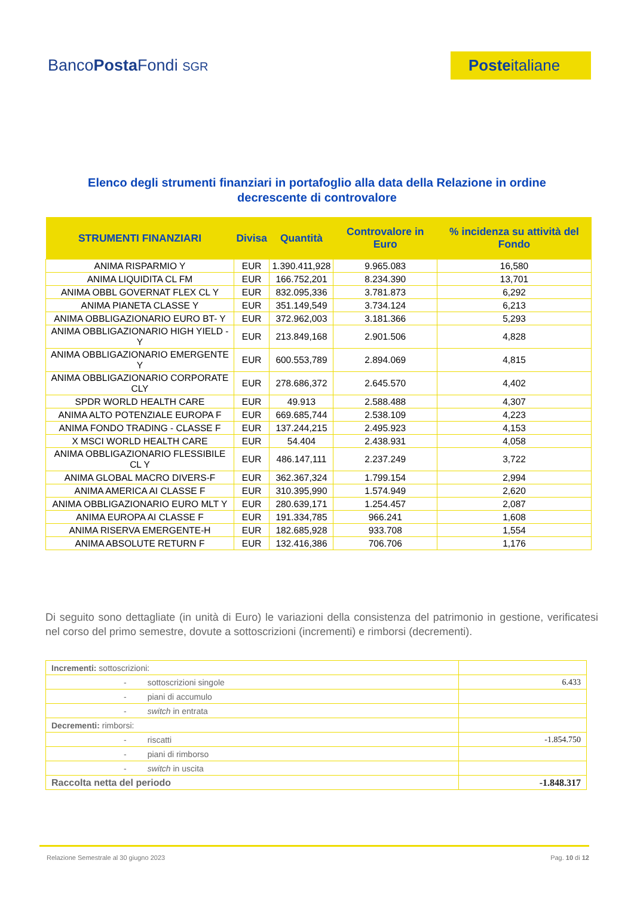BancoPosta Fondi SGR
Posteitaliane
Elenco degli strumenti finanziari in portafoglio alla data della Relazione in ordine decrescente di controvalore
| STRUMENTI FINANZIARI | Divisa | Quantità | Controvalore in Euro | % incidenza su attività del Fondo |
| --- | --- | --- | --- | --- |
| ANIMA RISPARMIO Y | EUR | 1.390.411,928 | 9.965.083 | 16,580 |
| ANIMA LIQUIDITA CL FM | EUR | 166.752,201 | 8.234.390 | 13,701 |
| ANIMA OBBL GOVERNAT FLEX CL Y | EUR | 832.095,336 | 3.781.873 | 6,292 |
| ANIMA PIANETA CLASSE Y | EUR | 351.149,549 | 3.734.124 | 6,213 |
| ANIMA OBBLIGAZIONARIO EURO BT- Y | EUR | 372.962,003 | 3.181.366 | 5,293 |
| ANIMA OBBLIGAZIONARIO HIGH YIELD - Y | EUR | 213.849,168 | 2.901.506 | 4,828 |
| ANIMA OBBLIGAZIONARIO EMERGENTE Y | EUR | 600.553,789 | 2.894.069 | 4,815 |
| ANIMA OBBLIGAZIONARIO CORPORATE CLY | EUR | 278.686,372 | 2.645.570 | 4,402 |
| SPDR WORLD HEALTH CARE | EUR | 49.913 | 2.588.488 | 4,307 |
| ANIMA ALTO POTENZIALE EUROPA F | EUR | 669.685,744 | 2.538.109 | 4,223 |
| ANIMA FONDO TRADING - CLASSE F | EUR | 137.244,215 | 2.495.923 | 4,153 |
| X MSCI WORLD HEALTH CARE | EUR | 54.404 | 2.438.931 | 4,058 |
| ANIMA OBBLIGAZIONARIO FLESSIBILE CL Y | EUR | 486.147,111 | 2.237.249 | 3,722 |
| ANIMA GLOBAL MACRO DIVERS-F | EUR | 362.367,324 | 1.799.154 | 2,994 |
| ANIMA AMERICA AI CLASSE F | EUR | 310.395,990 | 1.574.949 | 2,620 |
| ANIMA OBBLIGAZIONARIO EURO MLT Y | EUR | 280.639,171 | 1.254.457 | 2,087 |
| ANIMA EUROPA AI CLASSE F | EUR | 191.334,785 | 966.241 | 1,608 |
| ANIMA RISERVA EMERGENTE-H | EUR | 182.685,928 | 933.708 | 1,554 |
| ANIMA ABSOLUTE RETURN F | EUR | 132.416,386 | 706.706 | 1,176 |
Di seguito sono dettagliate (in unità di Euro) le variazioni della consistenza del patrimonio in gestione, verificatesi nel corso del primo semestre, dovute a sottoscrizioni (incrementi) e rimborsi (decrementi).
| Incrementi: sottoscrizioni: | |
| - sottoscrizioni singole | 6.433 |
| - piani di accumulo | |
| - switch in entrata | |
| Decrementi: rimborsi: | |
| - riscatti | -1.854.750 |
| - piani di rimborso | |
| - switch in uscita | |
| Raccolta netta del periodo | -1.848.317 |
Relazione Semestrale al 30 giugno 2023 Pag. 10 di 12